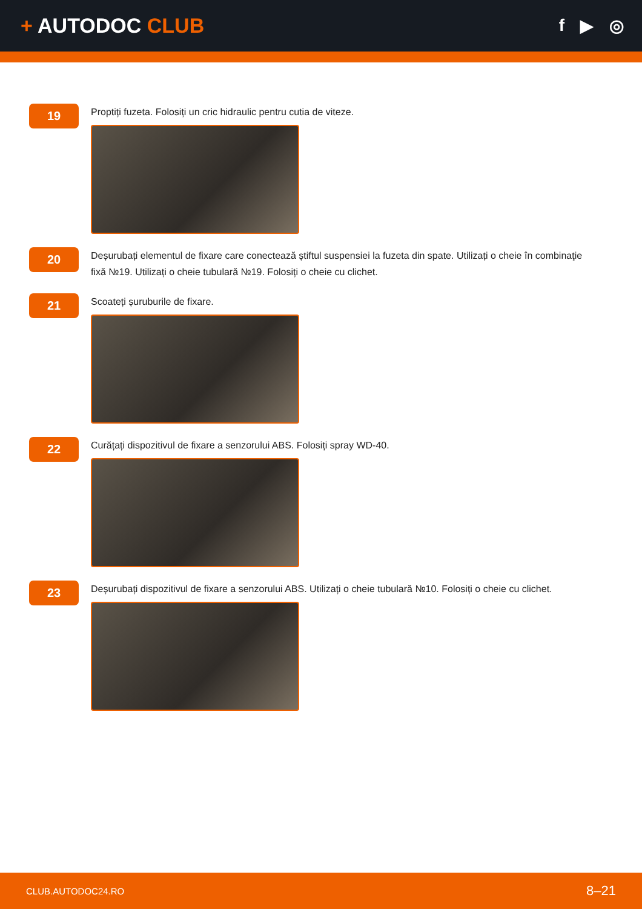+ AUTODOC CLUB
f ▶ ◎
19
Proptiți fuzeta. Folosiți un cric hidraulic pentru cutia de viteze.
20
Deșurubați elementul de fixare care conectează știftul suspensiei la fuzeta din spate. Utilizați o cheie în combinaţie fixă №19. Utilizați o cheie tubulară №19. Folosiți o cheie cu clichet.
21
Scoateți șuruburile de fixare.
22
Curățați dispozitivul de fixare a senzorului ABS. Folosiți spray WD-40.
23
Deșurubați dispozitivul de fixare a senzorului ABS. Utilizați o cheie tubulară №10. Folosiți o cheie cu clichet.
CLUB.AUTODOC24.RO 8–21